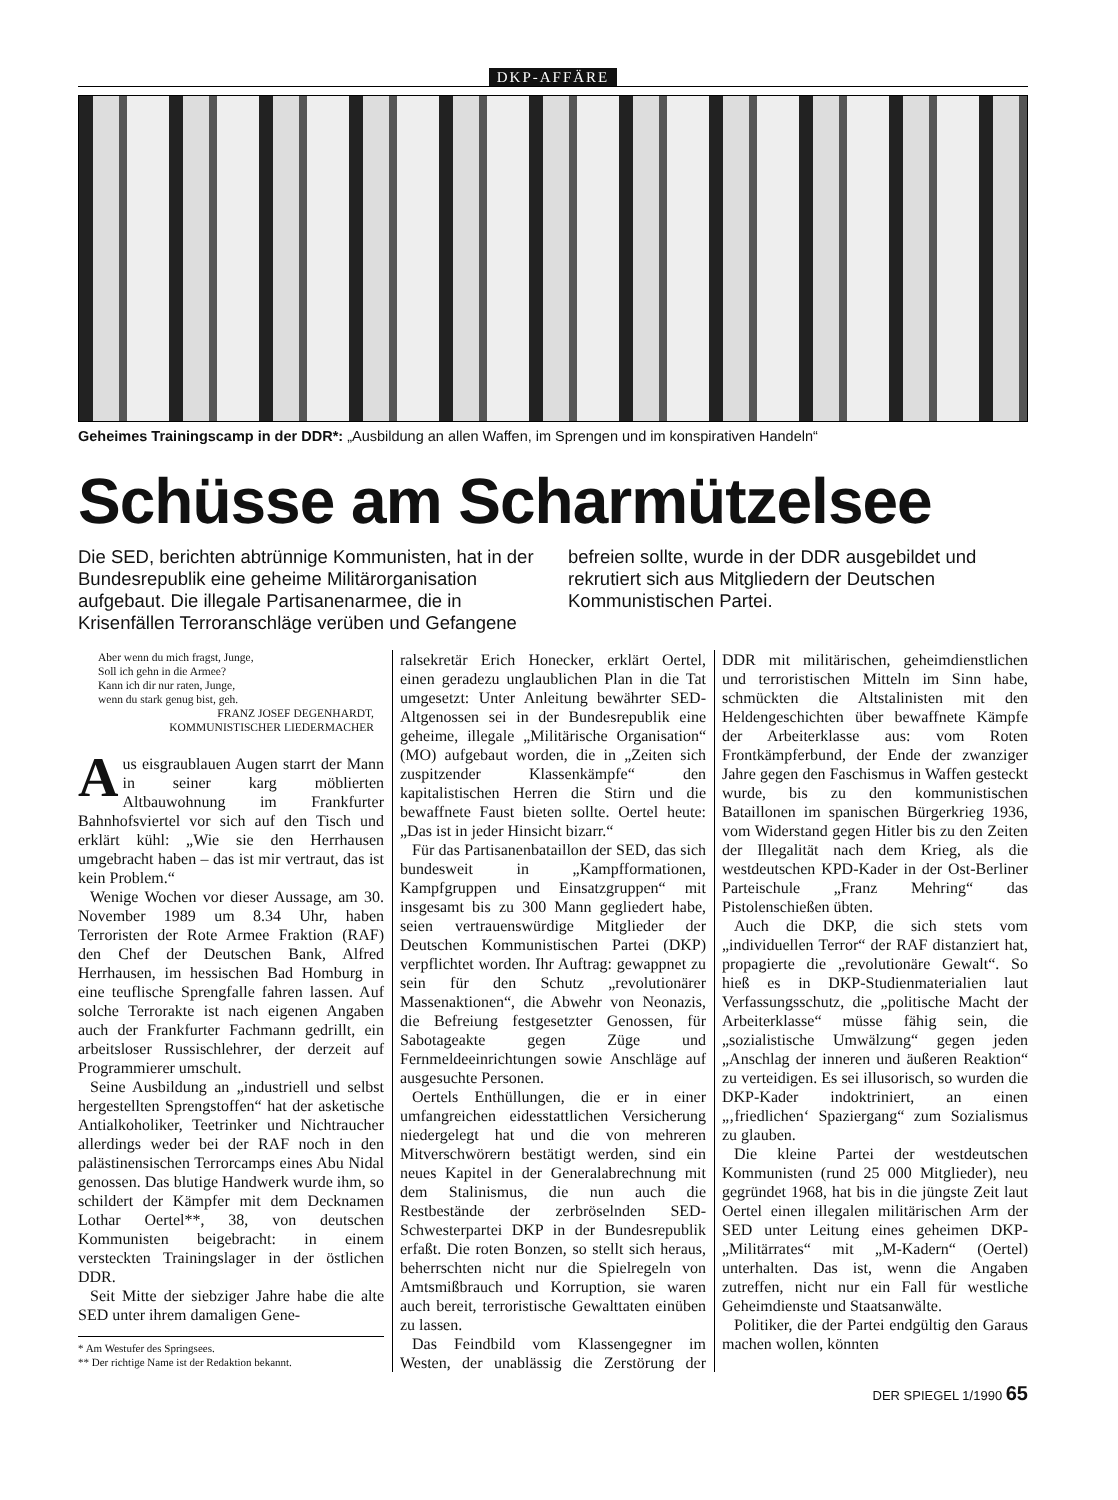DKP-AFFÄRE
Geheimes Trainingscamp in der DDR*: „Ausbildung an allen Waffen, im Sprengen und im konspirativen Handeln“
Schüsse am Scharmützelsee
Die SED, berichten abtrünnige Kommunisten, hat in der Bundesrepublik eine geheime Militärorganisation aufgebaut. Die illegale Partisanenarmee, die in Krisenfällen Terroranschläge verüben und Gefangene befreien sollte, wurde in der DDR ausgebildet und rekrutiert sich aus Mitgliedern der Deutschen Kommunistischen Partei.
Aber wenn du mich fragst, Junge,
Soll ich gehn in die Armee?
Kann ich dir nur raten, Junge,
wenn du stark genug bist, geh.
FRANZ JOSEF DEGENHARDT,
KOMMUNISTISCHER LIEDERMACHER
Aus eisgraublauen Augen starrt der Mann in seiner karg möblierten Altbauwohnung im Frankfurter Bahnhofsviertel vor sich auf den Tisch und erklärt kühl: „Wie sie den Herrhausen umgebracht haben – das ist mir vertraut, das ist kein Problem.“
Wenige Wochen vor dieser Aussage, am 30. November 1989 um 8.34 Uhr, haben Terroristen der Rote Armee Fraktion (RAF) den Chef der Deutschen Bank, Alfred Herrhausen, im hessischen Bad Homburg in eine teuflische Sprengfalle fahren lassen. Auf solche Terrorakte ist nach eigenen Angaben auch der Frankfurter Fachmann gedrillt, ein arbeitsloser Russischlehrer, der derzeit auf Programmierer umschult.
Seine Ausbildung an „industriell und selbst hergestellten Sprengstoffen“ hat der asketische Antialkoholiker, Teetrinker und Nichtraucher allerdings weder bei der RAF noch in den palästinensischen Terrorcamps eines Abu Nidal genossen. Das blutige Handwerk wurde ihm, so schildert der Kämpfer mit dem Decknamen Lothar Oertel**, 38, von deutschen Kommunisten beigebracht: in einem versteckten Trainingslager in der östlichen DDR.
Seit Mitte der siebziger Jahre habe die alte SED unter ihrem damaligen Gene-
* Am Westufer des Springsees.
** Der richtige Name ist der Redaktion bekannt.
ralsekretär Erich Honecker, erklärt Oertel, einen geradezu unglaublichen Plan in die Tat umgesetzt: Unter Anleitung bewährter SED-Altgenossen sei in der Bundesrepublik eine geheime, illegale „Militärische Organisation“ (MO) aufgebaut worden, die in „Zeiten sich zuspitzender Klassenkämpfe“ den kapitalistischen Herren die Stirn und die bewaffnete Faust bieten sollte. Oertel heute: „Das ist in jeder Hinsicht bizarr.“
Für das Partisanenbataillon der SED, das sich bundesweit in „Kampfformationen, Kampfgruppen und Einsatzgruppen“ mit insgesamt bis zu 300 Mann gegliedert habe, seien vertrauenswürdige Mitglieder der Deutschen Kommunistischen Partei (DKP) verpflichtet worden. Ihr Auftrag: gewappnet zu sein für den Schutz „revolutionärer Massenaktionen“, die Abwehr von Neonazis, die Befreiung festgesetzter Genossen, für Sabotageakte gegen Züge und Fernmeldeeinrichtungen sowie Anschläge auf ausgesuchte Personen.
Oertels Enthüllungen, die er in einer umfangreichen eidesstattlichen Versicherung niedergelegt hat und die von mehreren Mitverschwörern bestätigt werden, sind ein neues Kapitel in der Generalabrechnung mit dem Stalinismus, die nun auch die Restbestände der zerbröselnden SED-Schwesterpartei DKP in der Bundesrepublik erfaßt. Die roten Bonzen, so stellt sich heraus, beherrschten nicht nur die Spielregeln von Amtsmißbrauch und Korruption, sie waren auch bereit, terroristische Gewalttaten einüben zu lassen.
Das Feindbild vom Klassengegner im Westen, der unablässig die Zerstörung der DDR mit militärischen, geheimdienstlichen und terroristischen Mitteln im Sinn habe, schmückten die Altstalinisten mit den Heldengeschichten über bewaffnete Kämpfe der Arbeiterklasse aus: vom Roten Frontkämpferbund, der Ende der zwanziger Jahre gegen den Faschismus in Waffen gesteckt wurde, bis zu den kommunistischen Bataillonen im spanischen Bürgerkrieg 1936, vom Widerstand gegen Hitler bis zu den Zeiten der Illegalität nach dem Krieg, als die westdeutschen KPD-Kader in der Ost-Berliner Parteischule „Franz Mehring“ das Pistolenschießen übten.
Auch die DKP, die sich stets vom „individuellen Terror“ der RAF distanziert hat, propagierte die „revolutionäre Gewalt“. So hieß es in DKP-Studienmaterialien laut Verfassungsschutz, die „politische Macht der Arbeiterklasse“ müsse fähig sein, die „sozialistische Umwälzung“ gegen jeden „Anschlag der inneren und äußeren Reaktion“ zu verteidigen. Es sei illusorisch, so wurden die DKP-Kader indoktriniert, an einen „‚friedlichen‘ Spaziergang“ zum Sozialismus zu glauben.
Die kleine Partei der westdeutschen Kommunisten (rund 25 000 Mitglieder), neu gegründet 1968, hat bis in die jüngste Zeit laut Oertel einen illegalen militärischen Arm der SED unter Leitung eines geheimen DKP-„Militärrates“ mit „M-Kadern“ (Oertel) unterhalten. Das ist, wenn die Angaben zutreffen, nicht nur ein Fall für westliche Geheimdienste und Staatsanwälte.
Politiker, die der Partei endgültig den Garaus machen wollen, könnten
DER SPIEGEL 1/1990 65